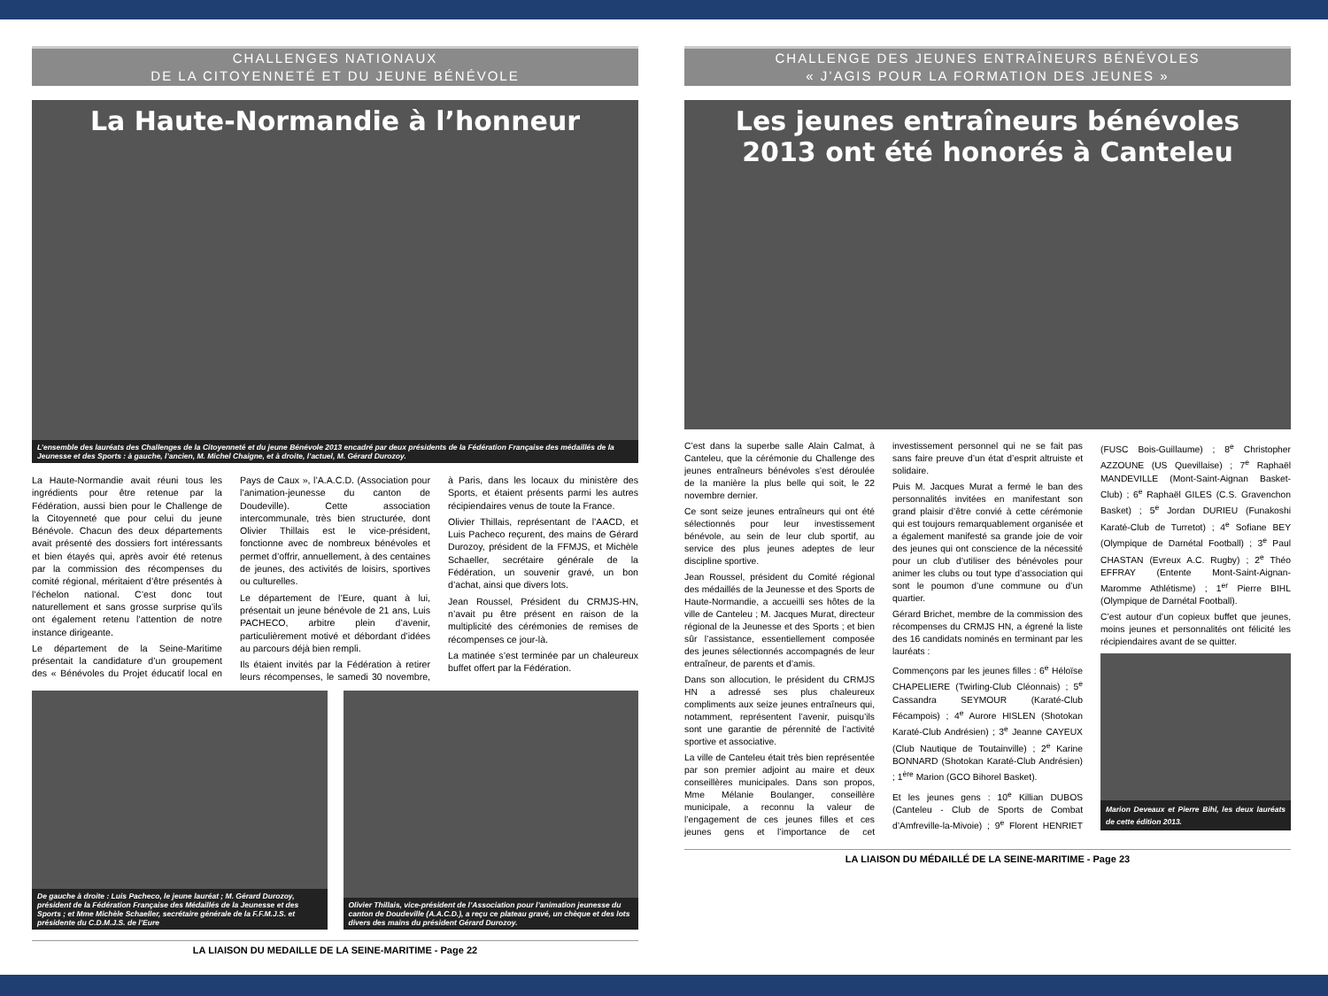CHALLENGES NATIONAUX
DE LA CITOYENNETÉ ET DU JEUNE BÉNÉVOLE
La Haute-Normandie à l’honneur
L’ensemble des lauréats des Challenges de la Citoyenneté et du jeune Bénévole 2013 encadré par deux présidents de la Fédération Française des médaillés de la Jeunesse et des Sports : à gauche, l’ancien, M. Michel Chaigne, et à droite, l’actuel, M. Gérard Durozoy.
La Haute-Normandie avait réuni tous les ingrédients pour être retenue par la Fédération, aussi bien pour le Challenge de la Citoyenneté que pour celui du jeune Bénévole. Chacun des deux départements avait présenté des dossiers fort intéressants et bien étayés qui, après avoir été retenus par la commission des récompenses du comité régional, méritaient d’être présentés à l’échelon national. C’est donc tout naturellement et sans grosse surprise qu’ils ont également retenu l’attention de notre instance dirigeante.
Le département de la Seine-Maritime présentait la candidature d’un groupement des « Bénévoles du Projet éducatif local en Pays de Caux », l’A.A.C.D. (Association pour l’animation-jeunesse du canton de Doudeville). Cette association intercommunale, très bien structurée, dont Olivier Thillais est le vice-président, fonctionne avec de nombreux bénévoles et permet d’offrir, annuellement, à des centaines de jeunes, des activités de loisirs, sportives ou culturelles.
Le département de l’Eure, quant à lui, présentait un jeune bénévole de 21 ans, Luis PACHECO, arbitre plein d’avenir, particulièrement motivé et débordant d’idées au parcours déjà bien rempli.
Ils étaient invités par la Fédération à retirer leurs récompenses, le samedi 30 novembre, à Paris, dans les locaux du ministère des Sports, et étaient présents parmi les autres récipiendaires venus de toute la France.
Olivier Thillais, représentant de l’AACD, et Luis Pacheco reçurent, des mains de Gérard Durozoy, président de la FFMJS, et Michèle Schaeller, secrétaire générale de la Fédération, un souvenir gravé, un bon d’achat, ainsi que divers lots.
Jean Roussel, Président du CRMJS-HN, n’avait pu être présent en raison de la multiplicité des cérémonies de remises de récompenses ce jour-là.
La matinée s’est terminée par un chaleureux buffet offert par la Fédération.
De gauche à droite : Luis Pacheco, le jeune lauréat ; M. Gérard Durozoy, président de la Fédération Française des Médaillés de la Jeunesse et des Sports ; et Mme Michèle Schaeller, secrétaire générale de la F.F.M.J.S. et présidente du C.D.M.J.S. de l’Eure
Olivier Thillais, vice-président de l’Association pour l’animation jeunesse du canton de Doudeville (A.A.C.D.), a reçu ce plateau gravé, un chèque et des lots divers des mains du président Gérard Durozoy.
LA LIAISON DU MEDAILLE DE LA SEINE-MARITIME - Page 22
CHALLENGE DES JEUNES ENTRAÎNEURS BÉNÉVOLES
« J’AGIS POUR LA FORMATION DES JEUNES »
Les jeunes entraîneurs bénévoles 2013 ont été honorés à Canteleu
C’est dans la superbe salle Alain Calmat, à Canteleu, que la cérémonie du Challenge des jeunes entraîneurs bénévoles s’est déroulée de la manière la plus belle qui soit, le 22 novembre dernier.
Ce sont seize jeunes entraîneurs qui ont été sélectionnés pour leur investissement bénévole, au sein de leur club sportif, au service des plus jeunes adeptes de leur discipline sportive.
Jean Roussel, président du Comité régional des médaillés de la Jeunesse et des Sports de Haute-Normandie, a accueilli ses hôtes de la ville de Canteleu ; M. Jacques Murat, directeur régional de la Jeunesse et des Sports ; et bien sûr l’assistance, essentiellement composée des jeunes sélectionnés accompagnés de leur entraîneur, de parents et d’amis.
Dans son allocution, le président du CRMJS HN a adressé ses plus chaleureux compliments aux seize jeunes entraîneurs qui, notamment, représentent l’avenir, puisqu’ils sont une garantie de pérennité de l’activité sportive et associative.
La ville de Canteleu était très bien représentée par son premier adjoint au maire et deux conseillères municipales. Dans son propos, Mme Mélanie Boulanger, conseillère municipale, a reconnu la valeur de l’engagement de ces jeunes filles et ces jeunes gens et l’importance de cet investissement personnel qui ne se fait pas sans faire preuve d’un état d’esprit altruiste et solidaire.
Puis M. Jacques Murat a fermé le ban des personnalités invitées en manifestant son grand plaisir d’être convié à cette cérémonie qui est toujours remarquablement organisée et a également manifesté sa grande joie de voir des jeunes qui ont conscience de la nécessité pour un club d’utiliser des bénévoles pour animer les clubs ou tout type d’association qui sont le poumon d’une commune ou d’un quartier.
Gérard Brichet, membre de la commission des récompenses du CRMJS HN, a égrené la liste des 16 candidats nominés en terminant par les lauréats :
Commençons par les jeunes filles : 6<sup>e</sup> Héloïse CHAPELIERE (Twirling-Club Cléonnais) ; 5<sup>e</sup> Cassandra SEYMOUR (Karaté-Club Fécampois) ; 4<sup>e</sup> Aurore HISLEN (Shotokan Karaté-Club Andrésien) ; 3<sup>e</sup> Jeanne CAYEUX (Club Nautique de Toutainville) ; 2<sup>e</sup> Karine BONNARD (Shotokan Karaté-Club Andrésien) ; 1<sup>ère</sup> Marion (GCO Bihorel Basket).
Et les jeunes gens : 10<sup>e</sup> Killian DUBOS (Canteleu - Club de Sports de Combat d’Amfreville-la-Mivoie) ; 9<sup>e</sup> Florent HENRIET (FUSC Bois-Guillaume) ; 8<sup>e</sup> Christopher AZZOUNE (US Quevillaise) ; 7<sup>e</sup> Raphaël MANDEVILLE (Mont-Saint-Aignan Basket-Club) ; 6<sup>e</sup> Raphaël GILES (C.S. Gravenchon Basket) ; 5<sup>e</sup> Jordan DURIEU (Funakoshi Karaté-Club de Turretot) ; 4<sup>e</sup> Sofiane BEY (Olympique de Darnétal Football) ; 3<sup>e</sup> Paul CHASTAN (Evreux A.C. Rugby) ; 2<sup>e</sup> Théo EFFRAY (Entente Mont-Saint-Aignan-Maromme Athlétisme) ; 1<sup>er</sup> Pierre BIHL (Olympique de Darnétal Football).
C’est autour d’un copieux buffet que jeunes, moins jeunes et personnalités ont félicité les récipiendaires avant de se quitter.
Marion Deveaux et Pierre Bihl, les deux lauréats de cette édition 2013.
LA LIAISON DU MÉDAILLÉ DE LA SEINE-MARITIME - Page 23